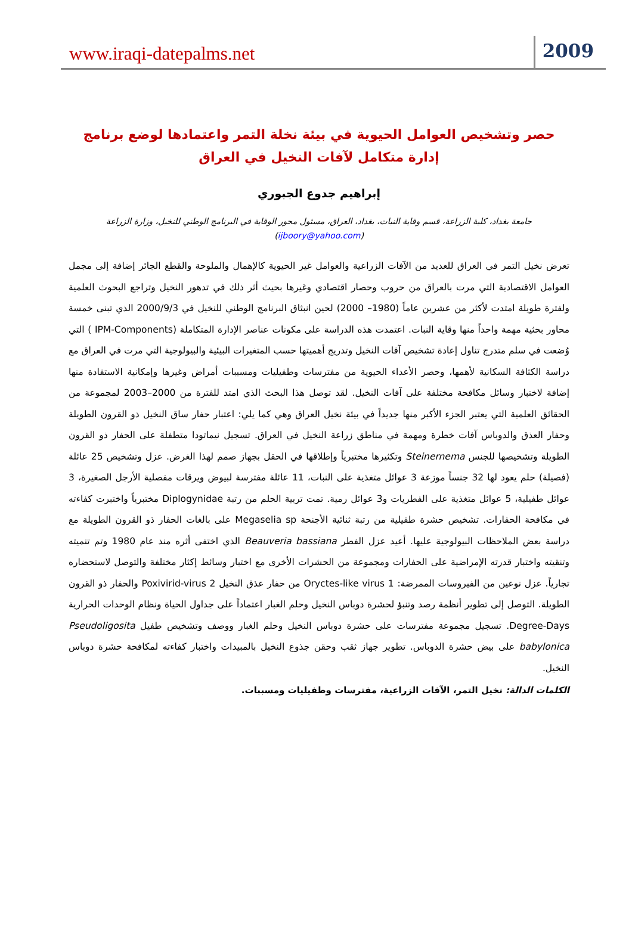www.iraqi-datepalms.net 2009
حصر وتشخيص العوامل الحيوية في بيئة نخلة التمر واعتمادها لوضع برنامج إدارة متكامل لآفات النخيل في العراق
إبراهيم جدوع الجبوري
جامعة بغداد، كلية الزراعة، قسم وقاية النبات، بغداد، العراق، مسئول محور الوقاية في البرنامج الوطني للنخيل، وزارة الزراعة
(ijboory@yahoo.com)
تعرض نخيل التمر في العراق للعديد من الآفات الزراعية والعوامل غير الحيوية كالإهمال والملوحة والقطع الجائر إضافة إلى مجمل العوامل الاقتصادية التي مرت بالعراق من حروب وحصار اقتصادي وغيرها بحيث أثر ذلك في تدهور النخيل وتراجع البحوث العلمية ولفترة طويلة امتدت لأكثر من عشرين عاماً (1980– 2000) لحين انبثاق البرنامج الوطني للنخيل في 2000/9/3 الذي تبنى خمسة محاور بحثية مهمة واحداً منها وقاية النبات. اعتمدت هذه الدراسة على مكونات عناصر الإدارة المتكاملة (IPM-Components ) التي وُضعت في سلم متدرج تناول إعادة تشخيص آفات النخيل وتدريج أهميتها حسب المتغيرات البيئية والبيولوجية التي مرت في العراق مع دراسة الكثافة السكانية لأهمها، وحصر الأعداء الحيوية من مفترسات وطفيليات ومسببات أمراض وغيرها وإمكانية الاستفادة منها إضافة لاختبار وسائل مكافحة مختلفة على آفات النخيل. لقد توصل هذا البحث الذي امتد للفترة من 2000–2003 لمجموعة من الحقائق العلمية التي يعتبر الجزء الأكبر منها جديداً في بيئة نخيل العراق وهي كما يلي: اعتبار حفار ساق النخيل ذو القرون الطويلة وحفار العذق والدوباس آفات خطرة ومهمة في مناطق زراعة النخيل في العراق. تسجيل نيماتودا متطفلة على الحفار ذو القرون الطويلة وتشخيصها للجنس Steinernema وتكثيرها مختبرياً وإطلاقها في الحقل بجهاز صمم لهذا الغرض. عزل وتشخيص 25 عائلة (فصيلة) حلم يعود لها 32 جنساً موزعة 3 عوائل متغذية على النبات، 11 عائلة مفترسة لبيوض ويرقات مفصلية الأرجل الصغيرة، 3 عوائل طفيلية، 5 عوائل متغذية على الفطريات و3 عوائل رمية. تمت تربية الحلم من رتبة Diplogynidae مختبرياً واختبرت كفاءته في مكافحة الحفارات. تشخيص حشرة طفيلية من رتبة ثنائية الأجنحة Megaselia sp على بالغات الحفار ذو القرون الطويلة مع دراسة بعض الملاحظات البيولوجية عليها. أعيد عزل الفطر Beauveria bassiana الذي اختفى أثره منذ عام 1980 وتم تنميته وتنقيته واختبار قدرته الإمراضية على الحفارات ومجموعة من الحشرات الأخرى مع اختبار وسائط إكثار مختلفة والتوصل لاستحضاره تجارياً. عزل نوعين من الفيروسات الممرضة: 1 Oryctes-like virus من حفار عذق النخيل 2 Poxivirid-virus والحفار ذو القرون الطويلة. التوصل إلى تطوير أنظمة رصد وتنبؤ لحشرة دوباس النخيل وحلم الغبار اعتماداً على جداول الحياة ونظام الوحدات الحرارية Degree-Days. تسجيل مجموعة مفترسات على حشرة دوباس النخيل وحلم الغبار ووصف وتشخيص طفيل Pseudoligosita babylonica على بيض حشرة الدوباس. تطوير جهاز ثقب وحقن جذوع النخيل بالمبيدات واختبار كفاءته لمكافحة حشرة دوباس النخيل.
الكلمات الدالة: نخيل التمر، الآفات الزراعية، مفترسات وطفيليات ومسببات.